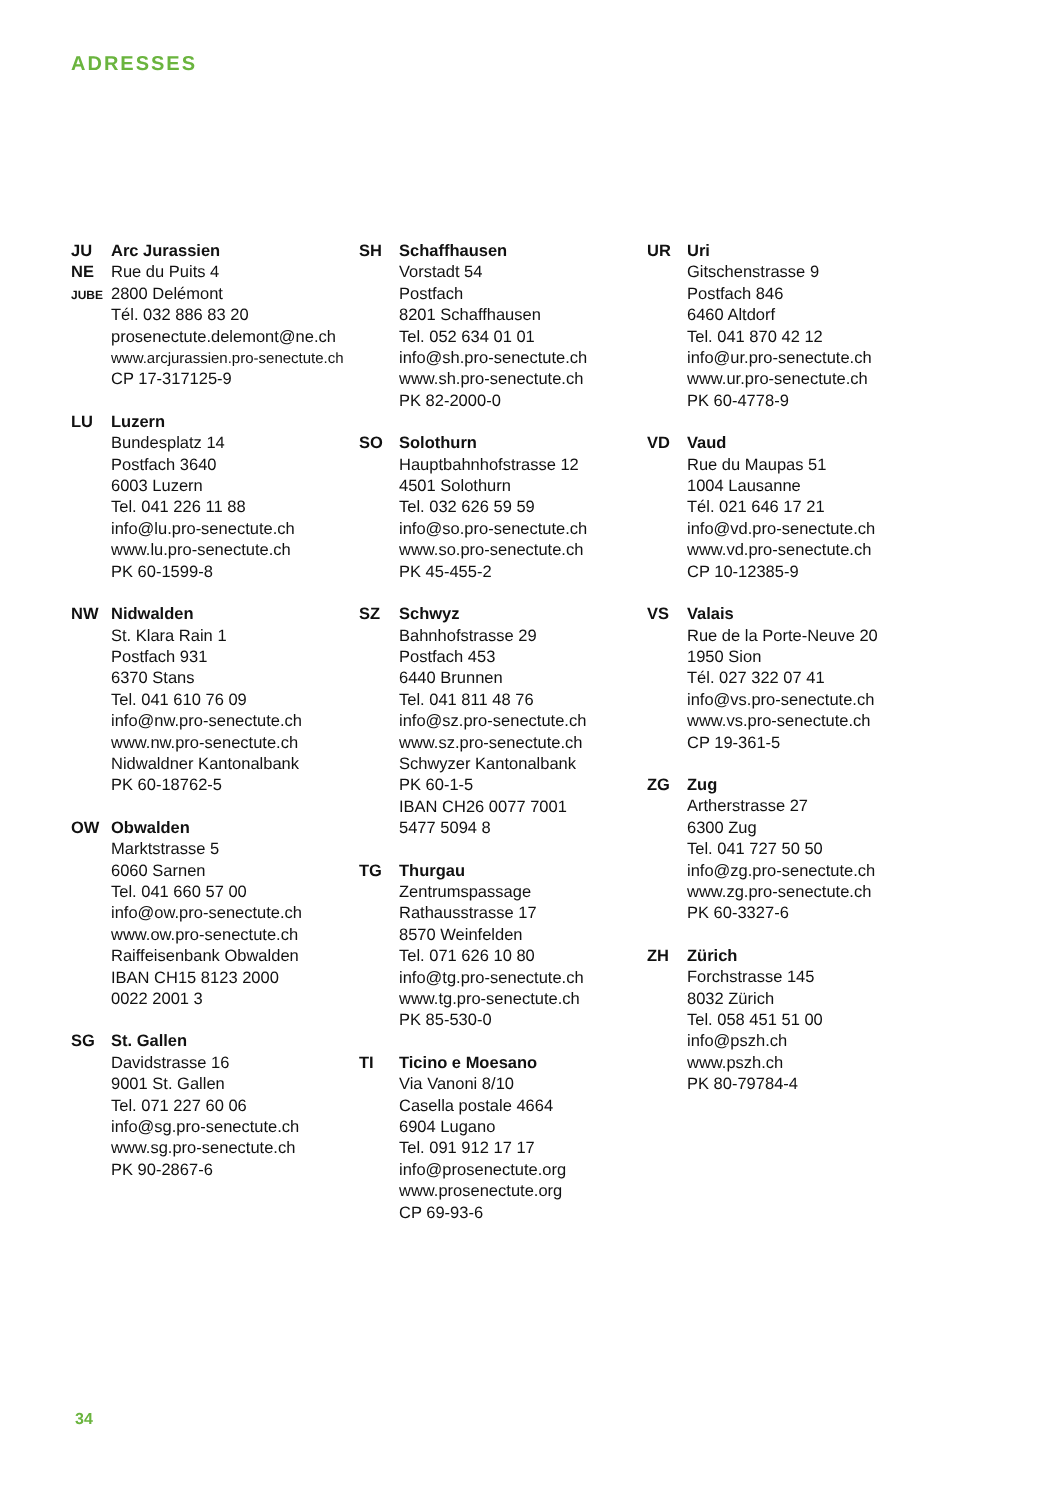ADRESSES
JU
NE
JUBE
Arc Jurassien
Rue du Puits 4
2800 Delémont
Tél. 032 886 83 20
prosenectute.delemont@ne.ch
www.arcjurassien.pro-senectute.ch
CP 17-317125-9
LU Luzern
Bundesplatz 14
Postfach 3640
6003 Luzern
Tel. 041 226 11 88
info@lu.pro-senectute.ch
www.lu.pro-senectute.ch
PK 60-1599-8
NW Nidwalden
St. Klara Rain 1
Postfach 931
6370 Stans
Tel. 041 610 76 09
info@nw.pro-senectute.ch
www.nw.pro-senectute.ch
Nidwaldner Kantonalbank
PK 60-18762-5
OW Obwalden
Marktstrasse 5
6060 Sarnen
Tel. 041 660 57 00
info@ow.pro-senectute.ch
www.ow.pro-senectute.ch
Raiffeisenbank Obwalden
IBAN CH15 8123 2000
0022 2001 3
SG St. Gallen
Davidstrasse 16
9001 St. Gallen
Tel. 071 227 60 06
info@sg.pro-senectute.ch
www.sg.pro-senectute.ch
PK 90-2867-6
SH Schaffhausen
Vorstadt 54
Postfach
8201 Schaffhausen
Tel. 052 634 01 01
info@sh.pro-senectute.ch
www.sh.pro-senectute.ch
PK 82-2000-0
SO Solothurn
Hauptbahnhofstrasse 12
4501 Solothurn
Tel. 032 626 59 59
info@so.pro-senectute.ch
www.so.pro-senectute.ch
PK 45-455-2
SZ Schwyz
Bahnhofstrasse 29
Postfach 453
6440 Brunnen
Tel. 041 811 48 76
info@sz.pro-senectute.ch
www.sz.pro-senectute.ch
Schwyzer Kantonalbank
PK 60-1-5
IBAN CH26 0077 7001
5477 5094 8
TG Thurgau
Zentrumspassage
Rathausstrasse 17
8570 Weinfelden
Tel. 071 626 10 80
info@tg.pro-senectute.ch
www.tg.pro-senectute.ch
PK 85-530-0
TI Ticino e Moesano
Via Vanoni 8/10
Casella postale 4664
6904 Lugano
Tel. 091 912 17 17
info@prosenectute.org
www.prosenectute.org
CP 69-93-6
UR Uri
Gitschenstrasse 9
Postfach 846
6460 Altdorf
Tel. 041 870 42 12
info@ur.pro-senectute.ch
www.ur.pro-senectute.ch
PK 60-4778-9
VD Vaud
Rue du Maupas 51
1004 Lausanne
Tél. 021 646 17 21
info@vd.pro-senectute.ch
www.vd.pro-senectute.ch
CP 10-12385-9
VS Valais
Rue de la Porte-Neuve 20
1950 Sion
Tél. 027 322 07 41
info@vs.pro-senectute.ch
www.vs.pro-senectute.ch
CP 19-361-5
ZG Zug
Artherstrasse 27
6300 Zug
Tel. 041 727 50 50
info@zg.pro-senectute.ch
www.zg.pro-senectute.ch
PK 60-3327-6
ZH Zürich
Forchstrasse 145
8032 Zürich
Tel. 058 451 51 00
info@pszh.ch
www.pszh.ch
PK 80-79784-4
34